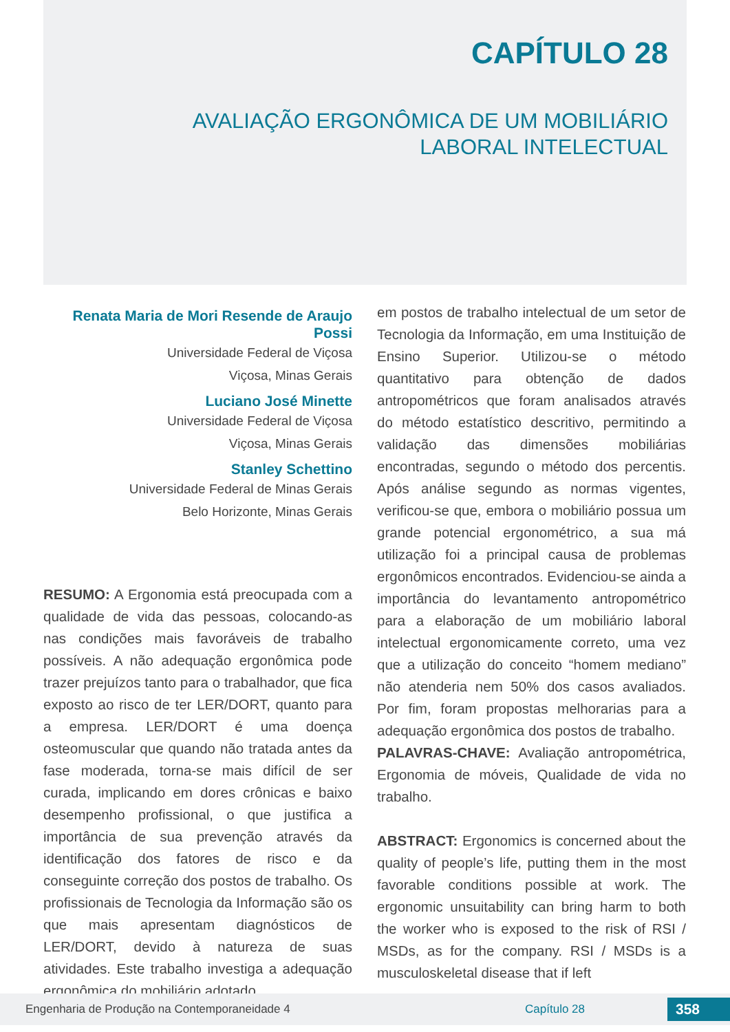CAPÍTULO 28
AVALIAÇÃO ERGONÔMICA DE UM MOBILIÁRIO
LABORAL INTELECTUAL
Renata Maria de Mori Resende de Araujo Possi
Universidade Federal de Viçosa
Viçosa, Minas Gerais
Luciano José Minette
Universidade Federal de Viçosa
Viçosa, Minas Gerais
Stanley Schettino
Universidade Federal de Minas Gerais
Belo Horizonte, Minas Gerais
RESUMO: A Ergonomia está preocupada com a qualidade de vida das pessoas, colocando-as nas condições mais favoráveis de trabalho possíveis. A não adequação ergonômica pode trazer prejuízos tanto para o trabalhador, que fica exposto ao risco de ter LER/DORT, quanto para a empresa. LER/DORT é uma doença osteomuscular que quando não tratada antes da fase moderada, torna-se mais difícil de ser curada, implicando em dores crônicas e baixo desempenho profissional, o que justifica a importância de sua prevenção através da identificação dos fatores de risco e da conseguinte correção dos postos de trabalho. Os profissionais de Tecnologia da Informação são os que mais apresentam diagnósticos de LER/DORT, devido à natureza de suas atividades. Este trabalho investiga a adequação ergonômica do mobiliário adotado
em postos de trabalho intelectual de um setor de Tecnologia da Informação, em uma Instituição de Ensino Superior. Utilizou-se o método quantitativo para obtenção de dados antropométricos que foram analisados através do método estatístico descritivo, permitindo a validação das dimensões mobiliárias encontradas, segundo o método dos percentis. Após análise segundo as normas vigentes, verificou-se que, embora o mobiliário possua um grande potencial ergonométrico, a sua má utilização foi a principal causa de problemas ergonômicos encontrados. Evidenciou-se ainda a importância do levantamento antropométrico para a elaboração de um mobiliário laboral intelectual ergonomicamente correto, uma vez que a utilização do conceito “homem mediano” não atenderia nem 50% dos casos avaliados. Por fim, foram propostas melhorarias para a adequação ergonômica dos postos de trabalho.
PALAVRAS-CHAVE: Avaliação antropométrica, Ergonomia de móveis, Qualidade de vida no trabalho.
ABSTRACT: Ergonomics is concerned about the quality of people’s life, putting them in the most favorable conditions possible at work. The ergonomic unsuitability can bring harm to both the worker who is exposed to the risk of RSI / MSDs, as for the company. RSI / MSDs is a musculoskeletal disease that if left
Engenharia de Produção na Contemporaneidade 4 Capítulo 28 358